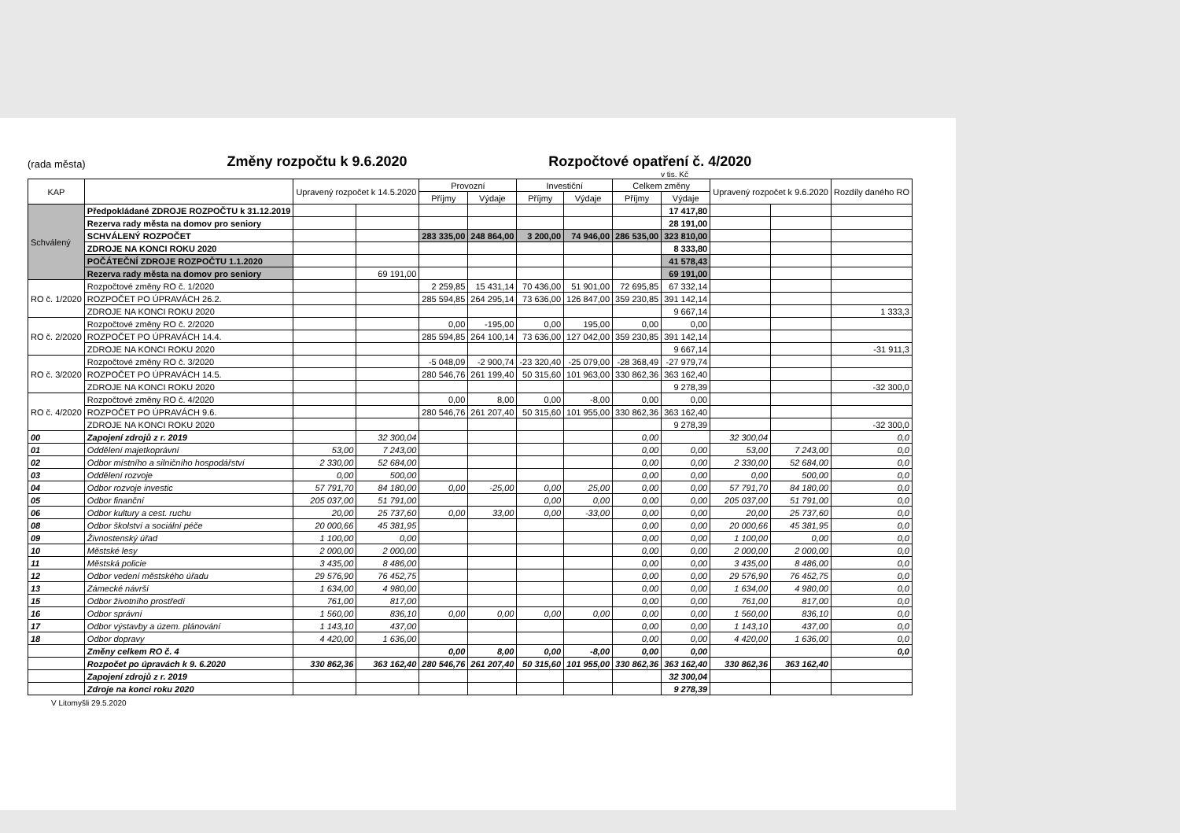(rada města)
Změny rozpočtu k 9.6.2020
Rozpočtové opatření č. 4/2020
v tis. Kč
| KAP | | Upravený rozpočet k 14.5.2020 | | Provozní | | Investiční | | Celkem změny | | Upravený rozpočet k 9.6.2020 | | Rozdíly daného RO |
| --- | --- | --- | --- | --- | --- | --- | --- | --- | --- | --- | --- | --- |
| | | | | Příjmy | Výdaje | Příjmy | Výdaje | Příjmy | Výdaje | | | |
| Schválený | Předpokládané ZDROJE ROZPOČTU k 31.12.2019 | | | | | | | | 17 417,80 | | | |
| | Rezerva rady města na domov pro seniory | | | | | | | | 28 191,00 | | | |
| | SCHVÁLENÝ ROZPOČET | | | 283 335,00 | 248 864,00 | 3 200,00 | 74 946,00 | 286 535,00 | 323 810,00 | | | |
| | ZDROJE NA KONCI ROKU 2020 | | | | | | | | 8 333,80 | | | |
| | POČÁTEČNÍ ZDROJE ROZPOČTU 1.1.2020 | | | | | | | | 41 578,43 | | | |
| | Rezerva rady města na domov pro seniory | | 69 191,00 | | | | | | 69 191,00 | | | |
| RO č. 1/2020 | Rozpočtové změny RO č. 1/2020 | | | 2 259,85 | 15 431,14 | 70 436,00 | 51 901,00 | 72 695,85 | 67 332,14 | | | |
| | ROZPOČET PO ÚPRAVÁCH 26.2. | | | 285 594,85 | 264 295,14 | 73 636,00 | 126 847,00 | 359 230,85 | 391 142,14 | | | |
| | ZDROJE NA KONCI ROKU 2020 | | | | | | | | 9 667,14 | | | 1 333,3 |
| RO č. 2/2020 | Rozpočtové změny RO č. 2/2020 | | | 0,00 | -195,00 | 0,00 | 195,00 | 0,00 | 0,00 | | | |
| | ROZPOČET PO ÚPRAVÁCH 14.4. | | | 285 594,85 | 264 100,14 | 73 636,00 | 127 042,00 | 359 230,85 | 391 142,14 | | | |
| | ZDROJE NA KONCI ROKU 2020 | | | | | | | | 9 667,14 | | | -31 911,3 |
| RO č. 3/2020 | Rozpočtové změny RO č. 3/2020 | | | -5 048,09 | -2 900,74 | -23 320,40 | -25 079,00 | -28 368,49 | -27 979,74 | | | |
| | ROZPOČET PO ÚPRAVÁCH 14.5. | | | 280 546,76 | 261 199,40 | 50 315,60 | 101 963,00 | 330 862,36 | 363 162,40 | | | |
| | ZDROJE NA KONCI ROKU 2020 | | | | | | | | 9 278,39 | | | -32 300,0 |
| RO č. 4/2020 | Rozpočtové změny RO č. 4/2020 | | | 0,00 | 8,00 | 0,00 | -8,00 | 0,00 | 0,00 | | | |
| | ROZPOČET PO ÚPRAVÁCH 9.6. | | | 280 546,76 | 261 207,40 | 50 315,60 | 101 955,00 | 330 862,36 | 363 162,40 | | | |
| | ZDROJE NA KONCI ROKU 2020 | | | | | | | | 9 278,39 | | | -32 300,0 |
| 00 | Zapojení zdrojů z r. 2019 | | 32 300,04 | | | | | 0,00 | | 32 300,04 | | 0,0 |
| 01 | Oddělení majetkoprávní | 53,00 | 7 243,00 | | | | | 0,00 | 0,00 | 53,00 | 7 243,00 | 0,0 |
| 02 | Odbor místního a silničního hospodářství | 2 330,00 | 52 684,00 | | | | | 0,00 | 0,00 | 2 330,00 | 52 684,00 | 0,0 |
| 03 | Oddělení rozvoje | 0,00 | 500,00 | | | | | 0,00 | 0,00 | 0,00 | 500,00 | 0,0 |
| 04 | Odbor rozvoje investic | 57 791,70 | 84 180,00 | 0,00 | -25,00 | 0,00 | 25,00 | 0,00 | 0,00 | 57 791,70 | 84 180,00 | 0,0 |
| 05 | Odbor finanční | 205 037,00 | 51 791,00 | | | 0,00 | 0,00 | 0,00 | 0,00 | 205 037,00 | 51 791,00 | 0,0 |
| 06 | Odbor kultury a cest. ruchu | 20,00 | 25 737,60 | 0,00 | 33,00 | 0,00 | -33,00 | 0,00 | 0,00 | 20,00 | 25 737,60 | 0,0 |
| 08 | Odbor školství a sociální péče | 20 000,66 | 45 381,95 | | | | | 0,00 | 0,00 | 20 000,66 | 45 381,95 | 0,0 |
| 09 | Živnostenský úřad | 1 100,00 | 0,00 | | | | | 0,00 | 0,00 | 1 100,00 | 0,00 | 0,0 |
| 10 | Městské lesy | 2 000,00 | 2 000,00 | | | | | 0,00 | 0,00 | 2 000,00 | 2 000,00 | 0,0 |
| 11 | Městská policie | 3 435,00 | 8 486,00 | | | | | 0,00 | 0,00 | 3 435,00 | 8 486,00 | 0,0 |
| 12 | Odbor vedení městského úřadu | 29 576,90 | 76 452,75 | | | | | 0,00 | 0,00 | 29 576,90 | 76 452,75 | 0,0 |
| 13 | Zámecké návrší | 1 634,00 | 4 980,00 | | | | | 0,00 | 0,00 | 1 634,00 | 4 980,00 | 0,0 |
| 15 | Odbor životního prostředí | 761,00 | 817,00 | | | | | 0,00 | 0,00 | 761,00 | 817,00 | 0,0 |
| 16 | Odbor správní | 1 560,00 | 836,10 | 0,00 | 0,00 | 0,00 | 0,00 | 0,00 | 0,00 | 1 560,00 | 836,10 | 0,0 |
| 17 | Odbor výstavby a územ. plánování | 1 143,10 | 437,00 | | | | | 0,00 | 0,00 | 1 143,10 | 437,00 | 0,0 |
| 18 | Odbor dopravy | 4 420,00 | 1 636,00 | | | | | 0,00 | 0,00 | 4 420,00 | 1 636,00 | 0,0 |
| | Změny celkem RO č. 4 | | | 0,00 | 8,00 | 0,00 | -8,00 | 0,00 | 0,00 | | | 0,0 |
| | Rozpočet po úpravách k 9. 6.2020 | 330 862,36 | 363 162,40 | 280 546,76 | 261 207,40 | 50 315,60 | 101 955,00 | 330 862,36 | 363 162,40 | 330 862,36 | 363 162,40 | |
| | Zapojení zdrojů z r. 2019 | | | | | | | | 32 300,04 | | | |
| | Zdroje na konci roku 2020 | | | | | | | | 9 278,39 | | | |
V Litomyšli 29.5.2020